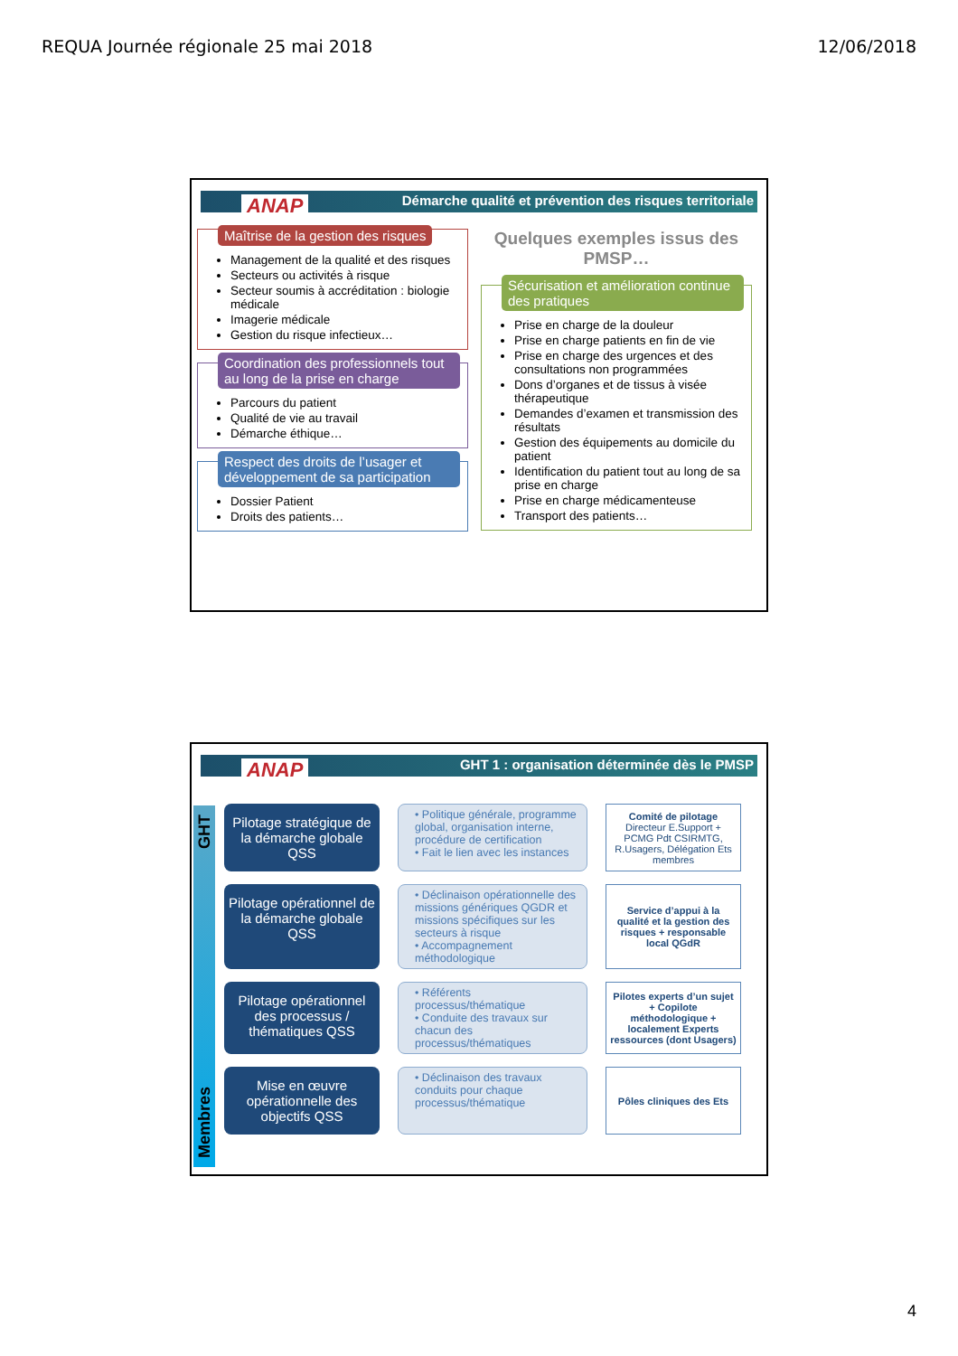REQUA Journée régionale 25 mai 2018 12/06/2018
ANAP
Démarche qualité et prévention des risques territoriale
Maîtrise de la gestion des risques
Management de la qualité et des risques
Secteurs ou activités à risque
Secteur soumis à accréditation : biologie médicale
Imagerie médicale
Gestion du risque infectieux…
Coordination des professionnels tout au long de la prise en charge
Parcours du patient
Qualité de vie au travail
Démarche éthique…
Respect des droits de l’usager et développement de sa participation
Dossier Patient
Droits des patients…
Quelques exemples issus des PMSP…
Sécurisation et amélioration continue des pratiques
Prise en charge de la douleur
Prise en charge patients en fin de vie
Prise en charge des urgences et des consultations non programmées
Dons d’organes et de tissus à visée thérapeutique
Demandes d’examen et transmission des résultats
Gestion des équipements au domicile du patient
Identification du patient tout au long de sa prise en charge
Prise en charge médicamenteuse
Transport des patients…
ANAP
GHT 1 : organisation déterminée dès le PMSP
Membres GHT
Pilotage stratégique de la démarche globale QSS
• Politique générale, programme global, organisation interne, procédure de certification
• Fait le lien avec les instances
Comité de pilotage
Directeur E.Support + PCMG Pdt CSIRMTG, R.Usagers, Délégation Ets membres
Pilotage opérationnel de la démarche globale QSS
• Déclinaison opérationnelle des missions génériques QGDR et missions spécifiques sur les secteurs à risque
• Accompagnement méthodologique
Service d’appui à la qualité et la gestion des risques + responsable local QGdR
Pilotage opérationnel des processus / thématiques QSS
• Référents processus/thématique
• Conduite des travaux sur chacun des processus/thématiques
Pilotes experts d’un sujet + Copilote méthodologique + localement Experts ressources (dont Usagers)
Mise en œuvre opérationnelle des objectifs QSS
• Déclinaison des travaux conduits pour chaque processus/thématique
Pôles cliniques des Ets
4